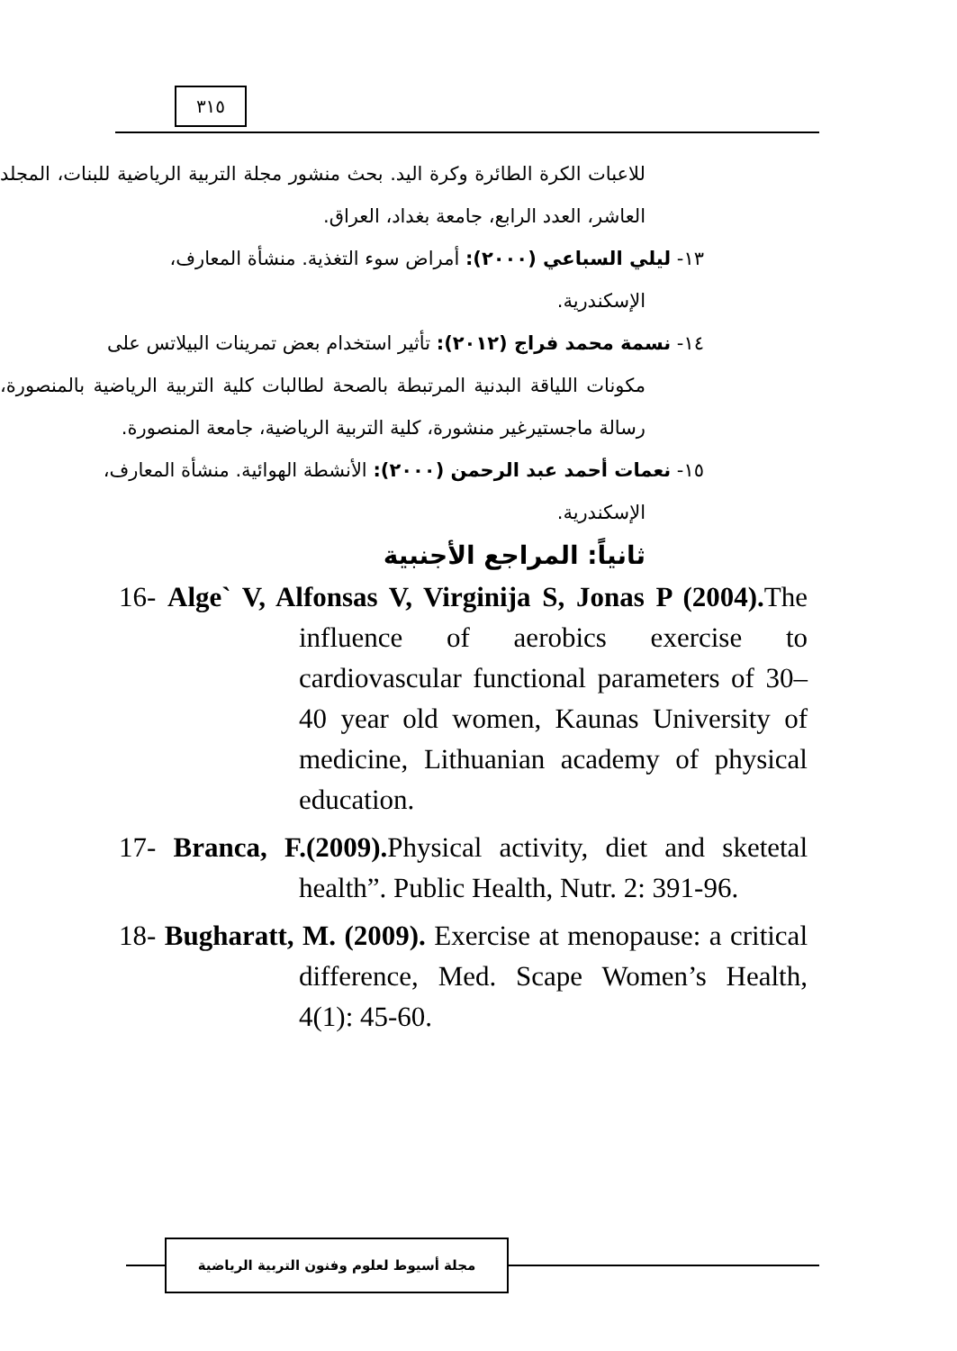٣١٥
للاعبات الكرة الطائرة وكرة اليد. بحث منشور مجلة التربية الرياضية للبنات، المجلد العاشر، العدد الرابع، جامعة بغداد، العراق.
١٣- ليلي السباعي (٢٠٠٠): أمراض سوء التغذية. منشأة المعارف،
الإسكندرية.
١٤- نسمة محمد فراج (٢٠١٢): تأثير استخدام بعض تمرينات البيلاتس على
مكونات اللياقة البدنية المرتبطة بالصحة لطالبات كلية التربية الرياضية بالمنصورة، رسالة ماجستيرغير منشورة، كلية التربية الرياضية، جامعة المنصورة.
١٥- نعمات أحمد عبد الرحمن (٢٠٠٠): الأنشطة الهوائية. منشأة المعارف،
الإسكندرية.
ثانياً: المراجع الأجنبية
16- Alge` V, Alfonsas V, Virginija S, Jonas P (2004). The influence of aerobics exercise to cardiovascular functional parameters of 30–40 year old women, Kaunas University of medicine, Lithuanian academy of physical education.
17- Branca, F.(2009). Physical activity, diet and sketetal health”. Public Health, Nutr. 2: 391-96.
18- Bugharatt, M. (2009). Exercise at menopause: a critical difference, Med. Scape Women’s Health, 4(1): 45-60.
مجلة أسيوط لعلوم وفنون التربية الرياضية